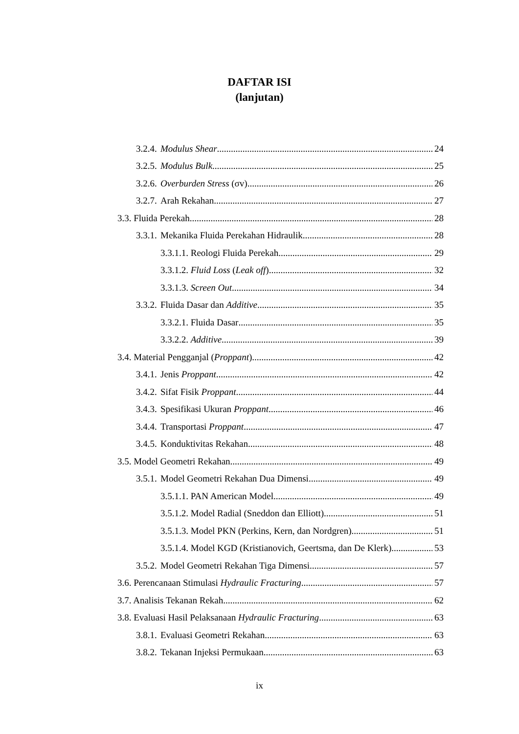DAFTAR ISI
(lanjutan)
3.2.4. Modulus Shear 24
3.2.5. Modulus Bulk 25
3.2.6. Overburden Stress (σv) 26
3.2.7. Arah Rekahan 27
3.3. Fluida Perekah 28
3.3.1. Mekanika Fluida Perekahan Hidraulik 28
3.3.1.1. Reologi Fluida Perekah 29
3.3.1.2. Fluid Loss (Leak off) 32
3.3.1.3. Screen Out 34
3.3.2. Fluida Dasar dan Additive 35
3.3.2.1. Fluida Dasar 35
3.3.2.2. Additive 39
3.4. Material Pengganjal (Proppant) 42
3.4.1. Jenis Proppant 42
3.4.2. Sifat Fisik Proppant 44
3.4.3. Spesifikasi Ukuran Proppant 46
3.4.4. Transportasi Proppant 47
3.4.5. Konduktivitas Rekahan 48
3.5. Model Geometri Rekahan 49
3.5.1. Model Geometri Rekahan Dua Dimensi 49
3.5.1.1. PAN American Model 49
3.5.1.2. Model Radial (Sneddon dan Elliott) 51
3.5.1.3. Model PKN (Perkins, Kern, dan Nordgren) 51
3.5.1.4. Model KGD (Kristianovich, Geertsma, dan De Klerk) 53
3.5.2. Model Geometri Rekahan Tiga Dimensi 57
3.6. Perencanaan Stimulasi Hydraulic Fracturing 57
3.7. Analisis Tekanan Rekah 62
3.8. Evaluasi Hasil Pelaksanaan Hydraulic Fracturing 63
3.8.1. Evaluasi Geometri Rekahan 63
3.8.2. Tekanan Injeksi Permukaan 63
ix